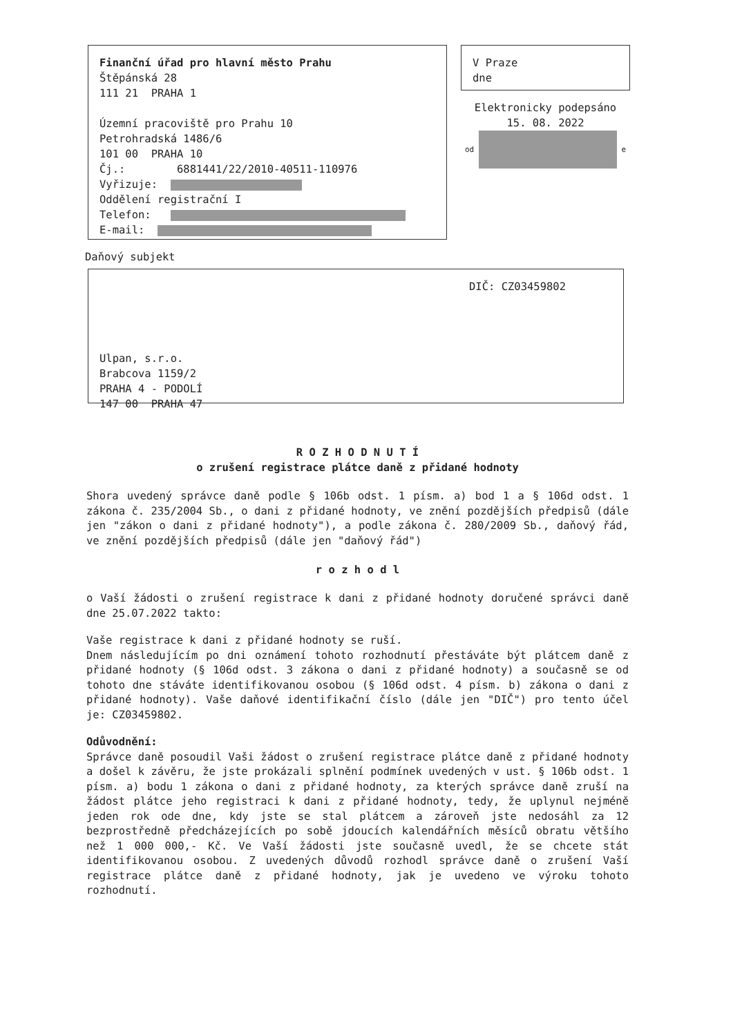Finanční úřad pro hlavní město Prahu
Štěpánská 28
111 21 PRAHA 1
Územní pracoviště pro Prahu 10
Petrohradská 1486/6
101 00 PRAHA 10
Čj.: 6881441/22/2010-40511-110976
Vyřizuje:
Oddělení registrační I
Telefon:
E-mail:
V Praze
dne
Elektronicky podepsáno
15. 08. 2022
od e
Daňový subjekt
DIČ: CZ03459802
Ulpan, s.r.o.
Brabcova 1159/2
PRAHA 4 - PODOLÍ
147 00 PRAHA 47
R O Z H O D N U T Í
o zrušení registrace plátce daně z přidané hodnoty
Shora uvedený správce daně podle § 106b odst. 1 písm. a) bod 1 a § 106d odst. 1 zákona č. 235/2004 Sb., o dani z přidané hodnoty, ve znění pozdějších předpisů (dále jen "zákon o dani z přidané hodnoty"), a podle zákona č. 280/2009 Sb., daňový řád, ve znění pozdějších předpisů (dále jen "daňový řád")
r o z h o d l
o Vaší žádosti o zrušení registrace k dani z přidané hodnoty doručené správci daně dne 25.07.2022 takto:
Vaše registrace k dani z přidané hodnoty se ruší.
Dnem následujícím po dni oznámení tohoto rozhodnutí přestáváte být plátcem daně z přidané hodnoty (§ 106d odst. 3 zákona o dani z přidané hodnoty) a současně se od tohoto dne stáváte identifikovanou osobou (§ 106d odst. 4 písm. b) zákona o dani z přidané hodnoty). Vaše daňové identifikační číslo (dále jen "DIČ") pro tento účel je: CZ03459802.
Odůvodnění:
Správce daně posoudil Vaši žádost o zrušení registrace plátce daně z přidané hodnoty a došel k závěru, že jste prokázali splnění podmínek uvedených v ust. § 106b odst. 1 písm. a) bodu 1 zákona o dani z přidané hodnoty, za kterých správce daně zruší na žádost plátce jeho registraci k dani z přidané hodnoty, tedy, že uplynul nejméně jeden rok ode dne, kdy jste se stal plátcem a zároveň jste nedosáhl za 12 bezprostředně předcházejících po sobě jdoucích kalendářních měsíců obratu většího než 1 000 000,- Kč. Ve Vaší žádosti jste současně uvedl, že se chcete stát identifikovanou osobou. Z uvedených důvodů rozhodl správce daně o zrušení Vaší registrace plátce daně z přidané hodnoty, jak je uvedeno ve výroku tohoto rozhodnutí.